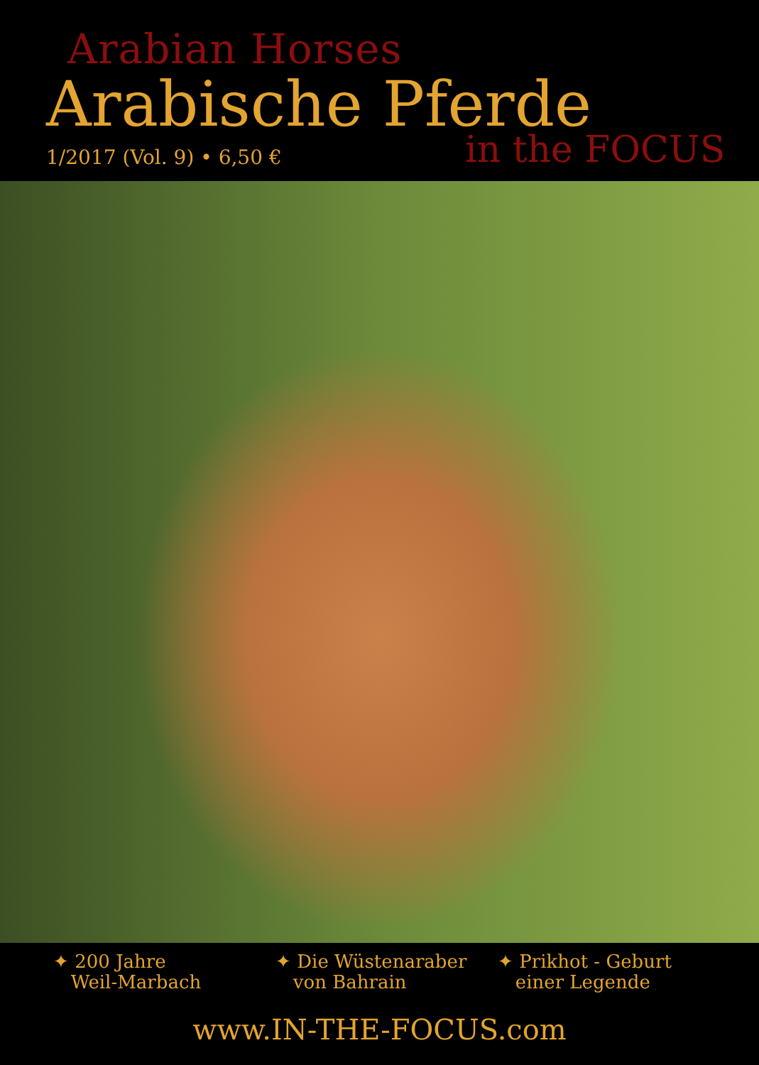Arabian Horses
Arabische Pferde
1/2017 (Vol. 9) • 6,50 € in the FOCUS
✦ 200 Jahre
Weil-Marbach
✦ Die Wüstenaraber
von Bahrain
✦ Prikhot - Geburt
einer Legende
www.IN-THE-FOCUS.com